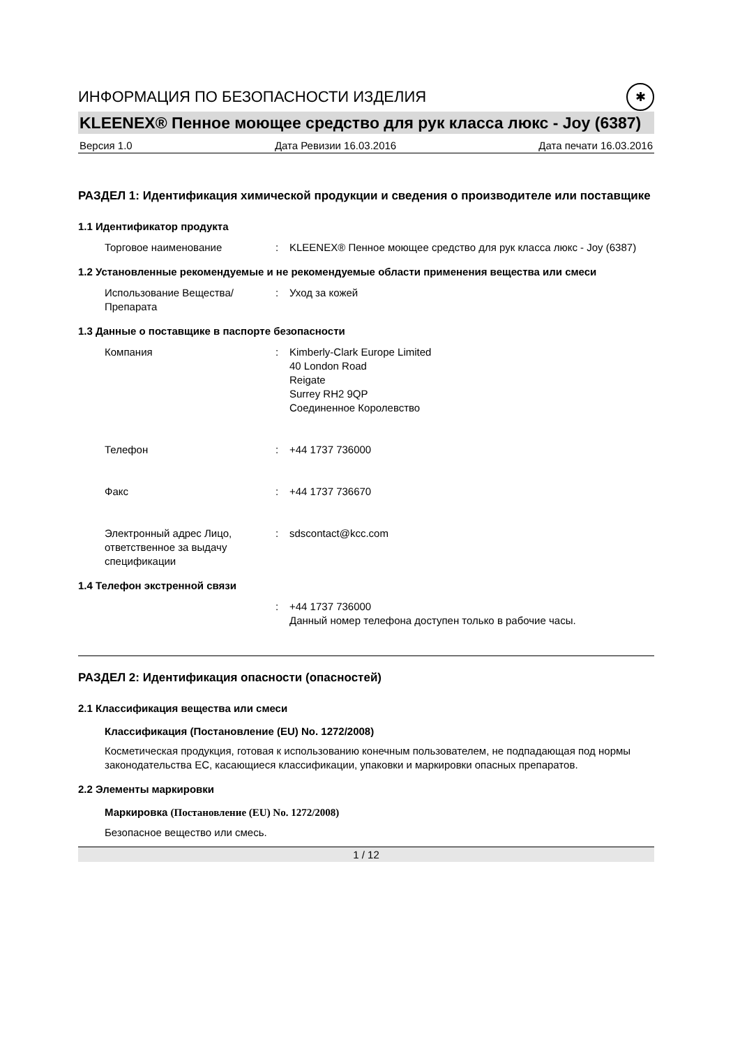ИНФОРМАЦИЯ ПО БЕЗОПАСНОСТИ ИЗДЕЛИЯ ✱
KLEENEX® Пенное моющее средство для рук класса люкс - Joy (6387)
Версия 1.0 Дата Ревизии 16.03.2016 Дата печати 16.03.2016
РАЗДЕЛ 1: Идентификация химической продукции и сведения о производителе или поставщике
1.1 Идентификатор продукта
Торговое наименование : KLEENEX® Пенное моющее средство для рук класса люкс - Joy (6387)
1.2 Установленные рекомендуемые и не рекомендуемые области применения вещества или смеси
Использование Вещества/Препарата
: Уход за кожей
1.3 Данные о поставщике в паспорте безопасности
Компания : Kimberly-Clark Europe Limited
40 London Road
Reigate
Surrey RH2 9QP
Соединенное Королевство
Телефон : +44 1737 736000
Факс : +44 1737 736670
Электронный адрес Лицо, ответственное за выдачу спецификации
: sdscontact@kcc.com
1.4 Телефон экстренной связи
: +44 1737 736000
Данный номер телефона доступен только в рабочие часы.
РАЗДЕЛ 2: Идентификация опасности (опасностей)
2.1 Классификация вещества или смеси
Классификация (Постановление (EU) No. 1272/2008)
Косметическая продукция, готовая к использованию конечным пользователем, не подпадающая под нормы законодательства ЕС, касающиеся классификации, упаковки и маркировки опасных препаратов.
2.2 Элементы маркировки
Маркировка (Постановление (EU) No. 1272/2008)
Безопасное вещество или смесь.
1 / 12